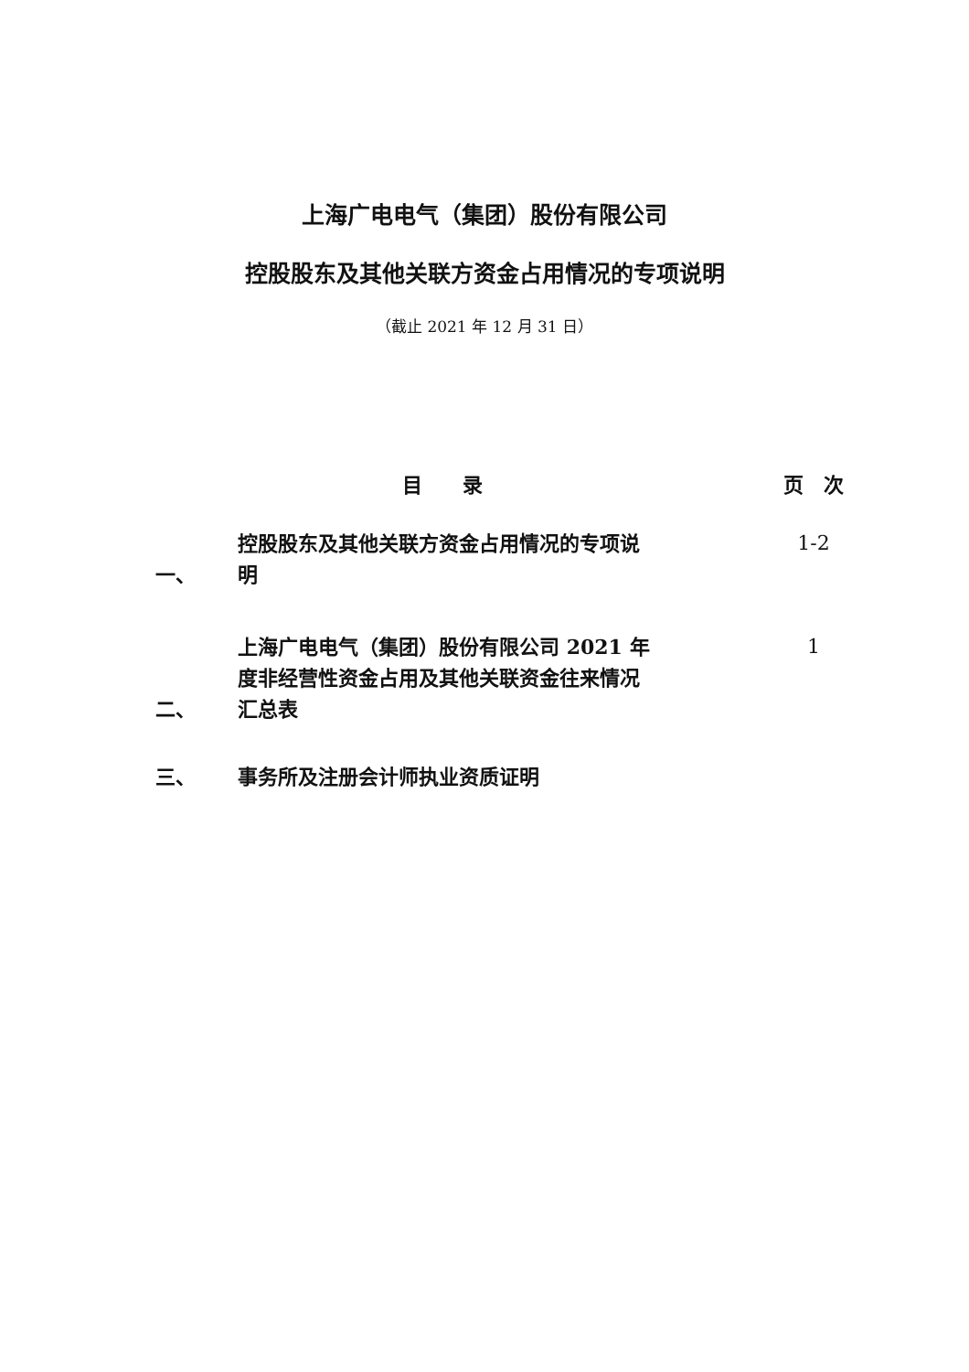上海广电电气（集团）股份有限公司
控股股东及其他关联方资金占用情况的专项说明
（截止 2021 年 12 月 31 日）
| | 目 录 | 页 次 |
| 一、 | 控股股东及其他关联方资金占用情况的专项说明 | 1-2 |
| 二、 | 上海广电电气（集团）股份有限公司 2021 年度非经营性资金占用及其他关联资金往来情况汇总表 | 1 |
| 三、 | 事务所及注册会计师执业资质证明 | |